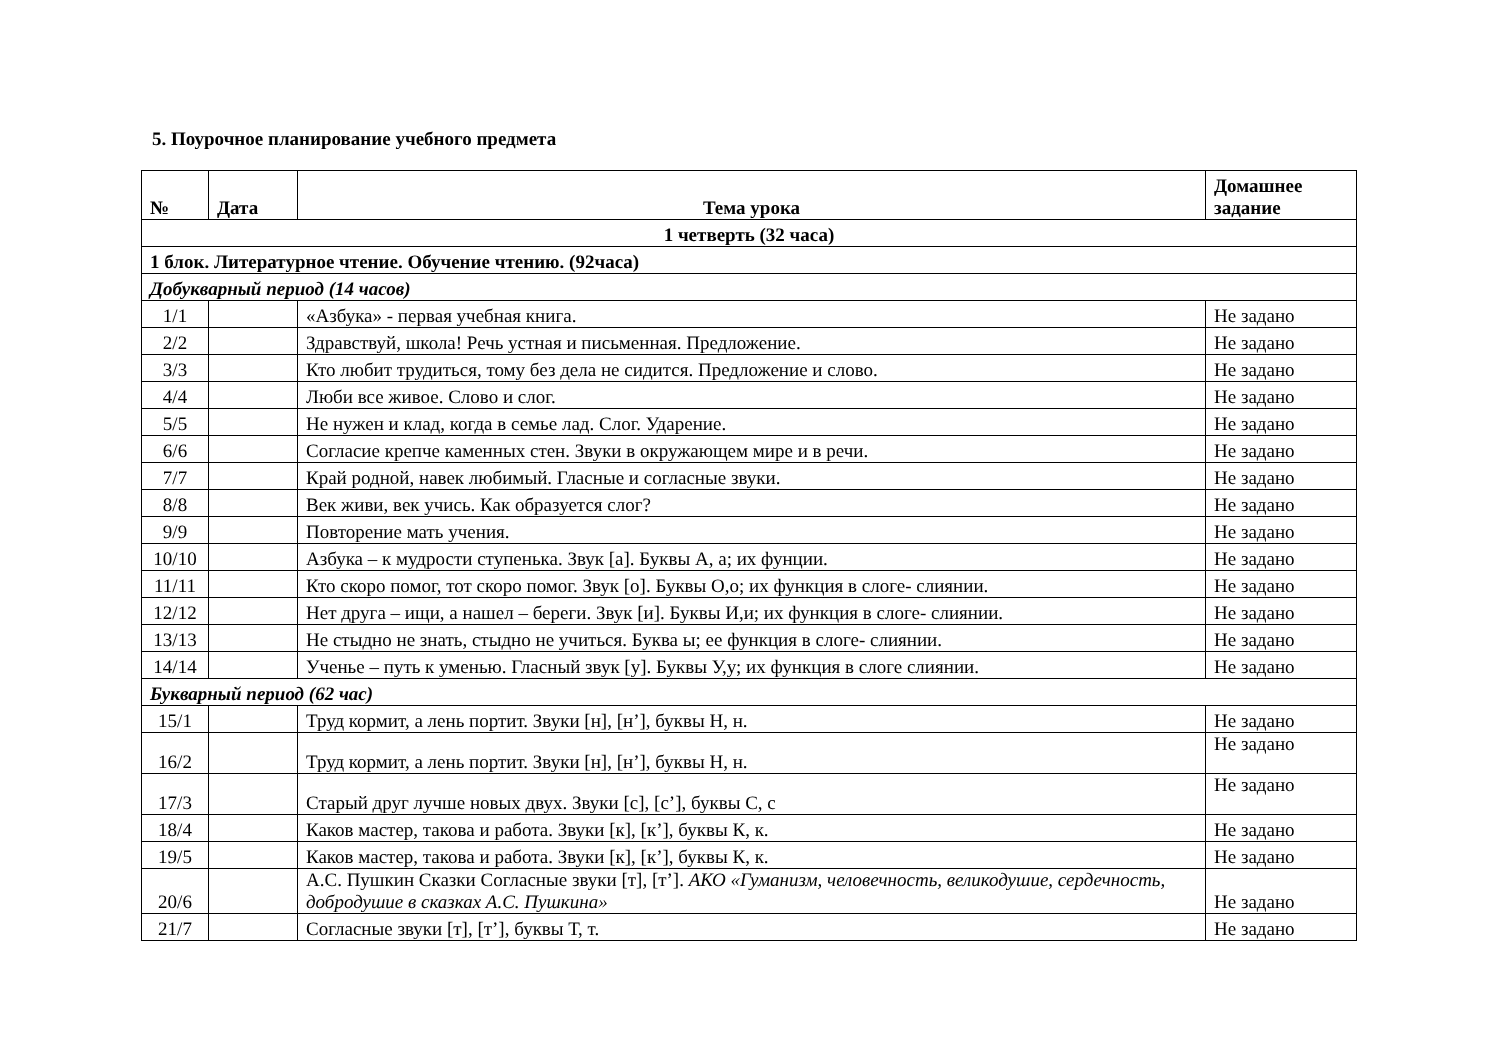5. Поурочное планирование учебного предмета
| № | Дата | Тема урока | Домашнее задание |
| --- | --- | --- | --- |
| 1 четверть (32 часа) | | | |
| 1 блок. Литературное чтение. Обучение чтению. (92часа) | | | |
| Добукварный период (14 часов) | | | |
| 1/1 | | «Азбука» - первая учебная книга. | Не задано |
| 2/2 | | Здравствуй, школа! Речь устная и письменная. Предложение. | Не задано |
| 3/3 | | Кто любит трудиться, тому без дела не сидится. Предложение и слово. | Не задано |
| 4/4 | | Люби все живое. Слово и слог. | Не задано |
| 5/5 | | Не нужен и клад, когда в семье лад. Слог. Ударение. | Не задано |
| 6/6 | | Согласие крепче каменных стен. Звуки в окружающем мире и в речи. | Не задано |
| 7/7 | | Край родной, навек любимый. Гласные и согласные звуки. | Не задано |
| 8/8 | | Век живи, век учись. Как образуется слог? | Не задано |
| 9/9 | | Повторение мать учения. | Не задано |
| 10/10 | | Азбука – к мудрости ступенька. Звук [а]. Буквы А, а; их фунции. | Не задано |
| 11/11 | | Кто скоро помог, тот скоро помог. Звук [о]. Буквы О,о; их функция в слоге- слиянии. | Не задано |
| 12/12 | | Нет друга – ищи, а нашел – береги. Звук [и]. Буквы И,и; их функция в слоге- слиянии. | Не задано |
| 13/13 | | Не стыдно не знать, стыдно не учиться. Буква ы; ее функция в слоге- слиянии. | Не задано |
| 14/14 | | Ученье – путь к уменью. Гласный звук [у]. Буквы У,у; их функция в слоге слиянии. | Не задано |
| Букварный период (62 час) | | | |
| 15/1 | | Труд кормит, а лень портит. Звуки [н], [н’], буквы Н, н. | Не задано |
| 16/2 | | Труд кормит, а лень портит. Звуки [н], [н’], буквы Н, н. | Не задано |
| 17/3 | | Старый друг лучше новых двух. Звуки [с], [с’], буквы С, с | Не задано |
| 18/4 | | Каков мастер, такова и работа. Звуки [к], [к’], буквы К, к. | Не задано |
| 19/5 | | Каков мастер, такова и работа. Звуки [к], [к’], буквы К, к. | Не задано |
| 20/6 | | А.С. Пушкин Сказки Согласные звуки [т], [т’]. АКО «Гуманизм, человечность, великодушие, сердечность, добродушие в сказках А.С. Пушкина» | Не задано |
| 21/7 | | Согласные звуки [т], [т’], буквы Т, т. | Не задано |